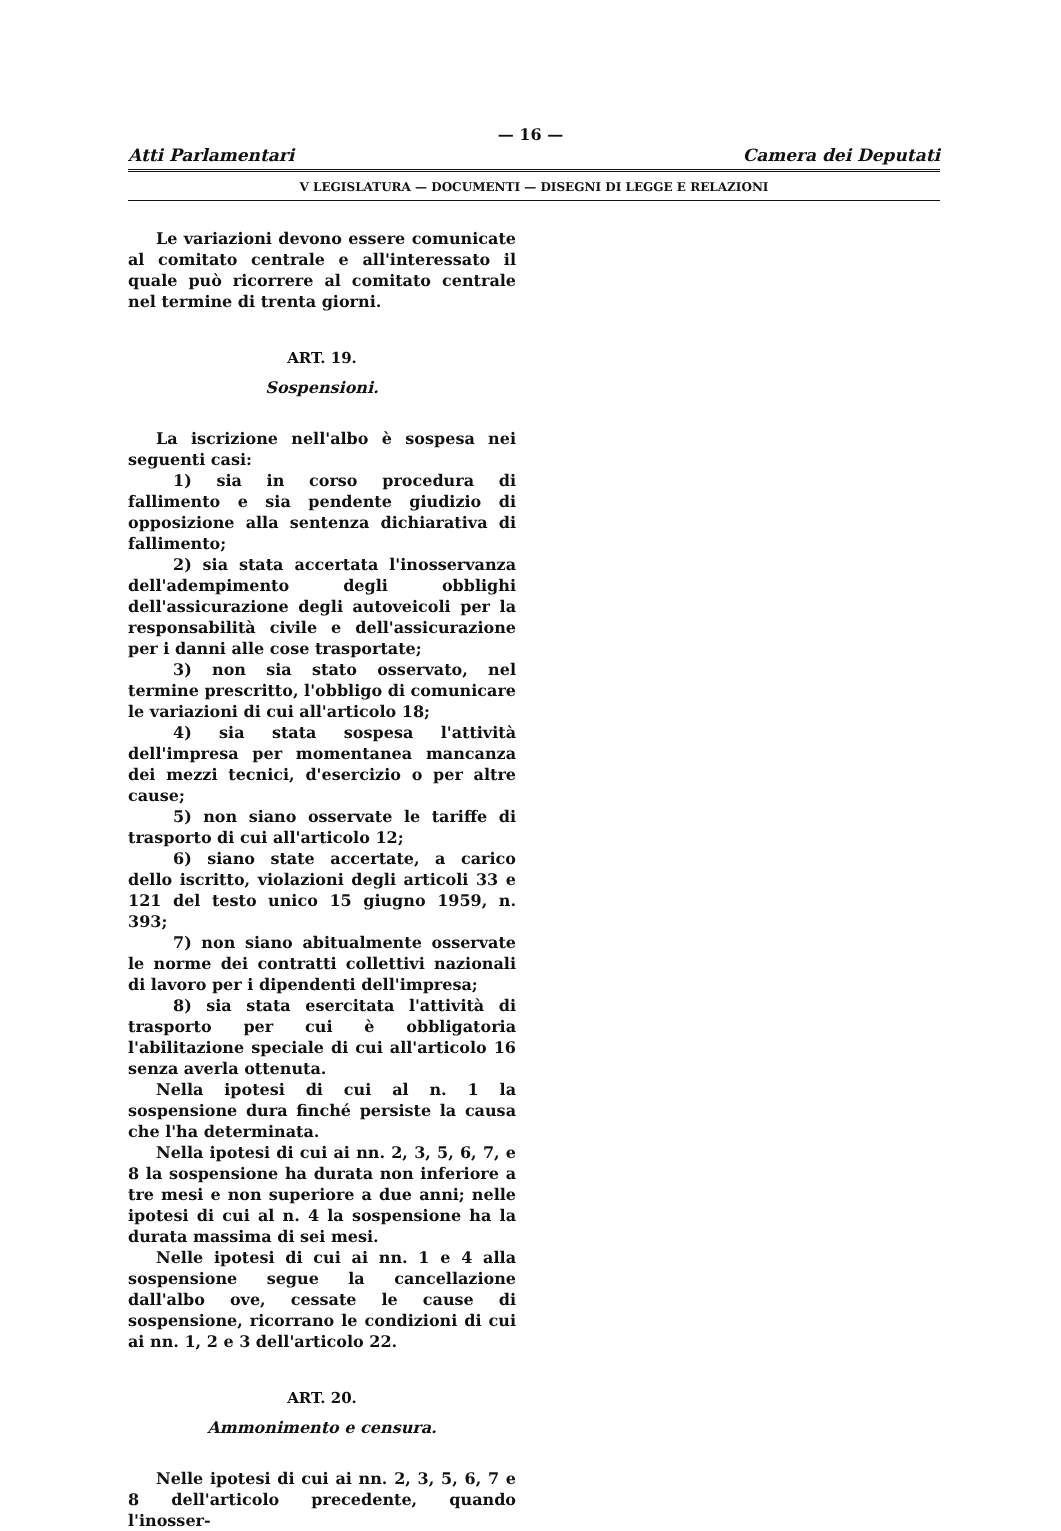— 16 —
Atti Parlamentari Camera dei Deputati
V LEGISLATURA — DOCUMENTI — DISEGNI DI LEGGE E RELAZIONI
Le variazioni devono essere comunicate al comitato centrale e all'interessato il quale può ricorrere al comitato centrale nel termine di trenta giorni.
ART. 19.
Sospensioni.
La iscrizione nell'albo è sospesa nei seguenti casi:
1) sia in corso procedura di fallimento e sia pendente giudizio di opposizione alla sentenza dichiarativa di fallimento;
2) sia stata accertata l'inosservanza dell'adempimento degli obblighi dell'assicurazione degli autoveicoli per la responsabilità civile e dell'assicurazione per i danni alle cose trasportate;
3) non sia stato osservato, nel termine prescritto, l'obbligo di comunicare le variazioni di cui all'articolo 18;
4) sia stata sospesa l'attività dell'impresa per momentanea mancanza dei mezzi tecnici, d'esercizio o per altre cause;
5) non siano osservate le tariffe di trasporto di cui all'articolo 12;
6) siano state accertate, a carico dello iscritto, violazioni degli articoli 33 e 121 del testo unico 15 giugno 1959, n. 393;
7) non siano abitualmente osservate le norme dei contratti collettivi nazionali di lavoro per i dipendenti dell'impresa;
8) sia stata esercitata l'attività di trasporto per cui è obbligatoria l'abilitazione speciale di cui all'articolo 16 senza averla ottenuta.
Nella ipotesi di cui al n. 1 la sospensione dura finché persiste la causa che l'ha determinata.
Nella ipotesi di cui ai nn. 2, 3, 5, 6, 7, e 8 la sospensione ha durata non inferiore a tre mesi e non superiore a due anni; nelle ipotesi di cui al n. 4 la sospensione ha la durata massima di sei mesi.
Nelle ipotesi di cui ai nn. 1 e 4 alla sospensione segue la cancellazione dall'albo ove, cessate le cause di sospensione, ricorrano le condizioni di cui ai nn. 1, 2 e 3 dell'articolo 22.
ART. 20.
Ammonimento e censura.
Nelle ipotesi di cui ai nn. 2, 3, 5, 6, 7 e 8 dell'articolo precedente, quando l'inosser-